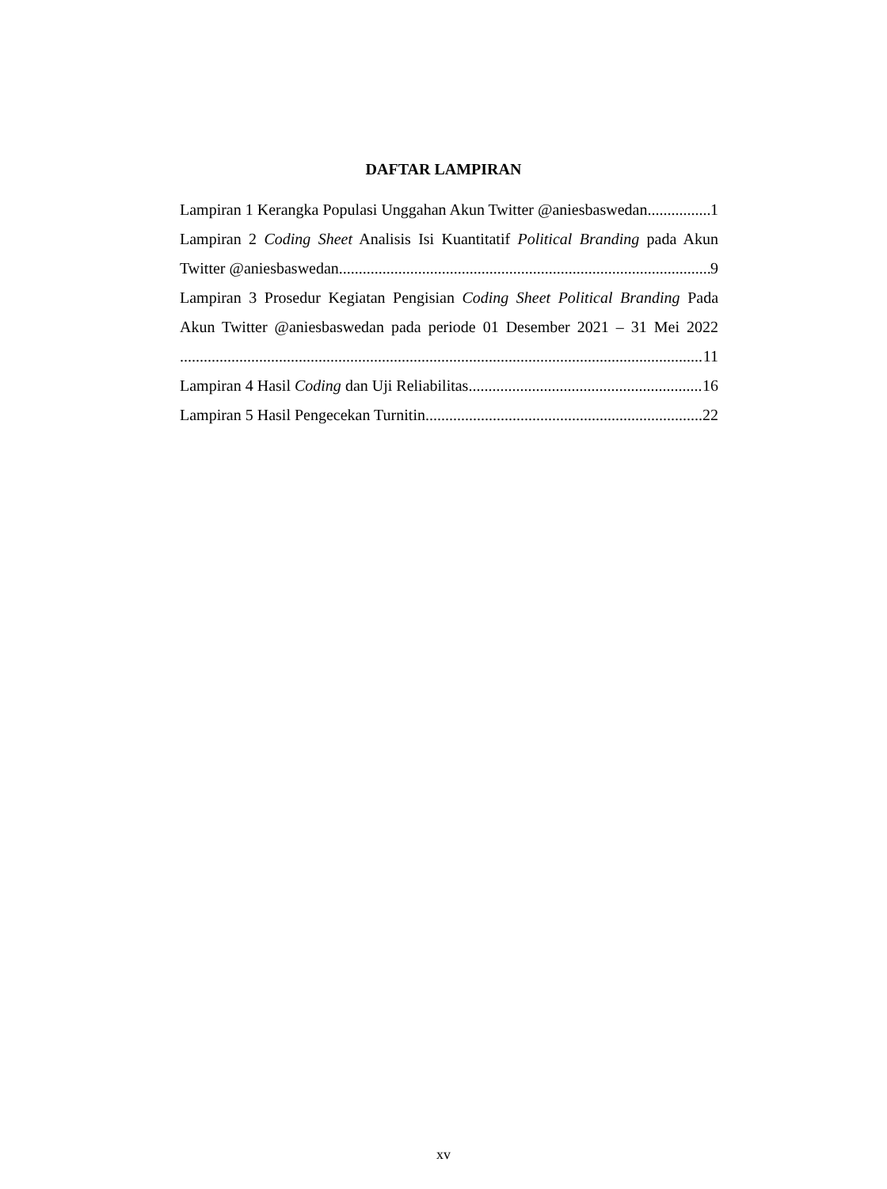DAFTAR LAMPIRAN
Lampiran 1 Kerangka Populasi Unggahan Akun Twitter @aniesbaswedan 1
Lampiran 2 Coding Sheet Analisis Isi Kuantitatif Political Branding pada Akun
Twitter @aniesbaswedan 9
Lampiran 3 Prosedur Kegiatan Pengisian Coding Sheet Political Branding Pada
Akun Twitter @aniesbaswedan pada periode 01 Desember 2021 – 31 Mei 2022
11
Lampiran 4 Hasil Coding dan Uji Reliabilitas 16
Lampiran 5 Hasil Pengecekan Turnitin 22
xv